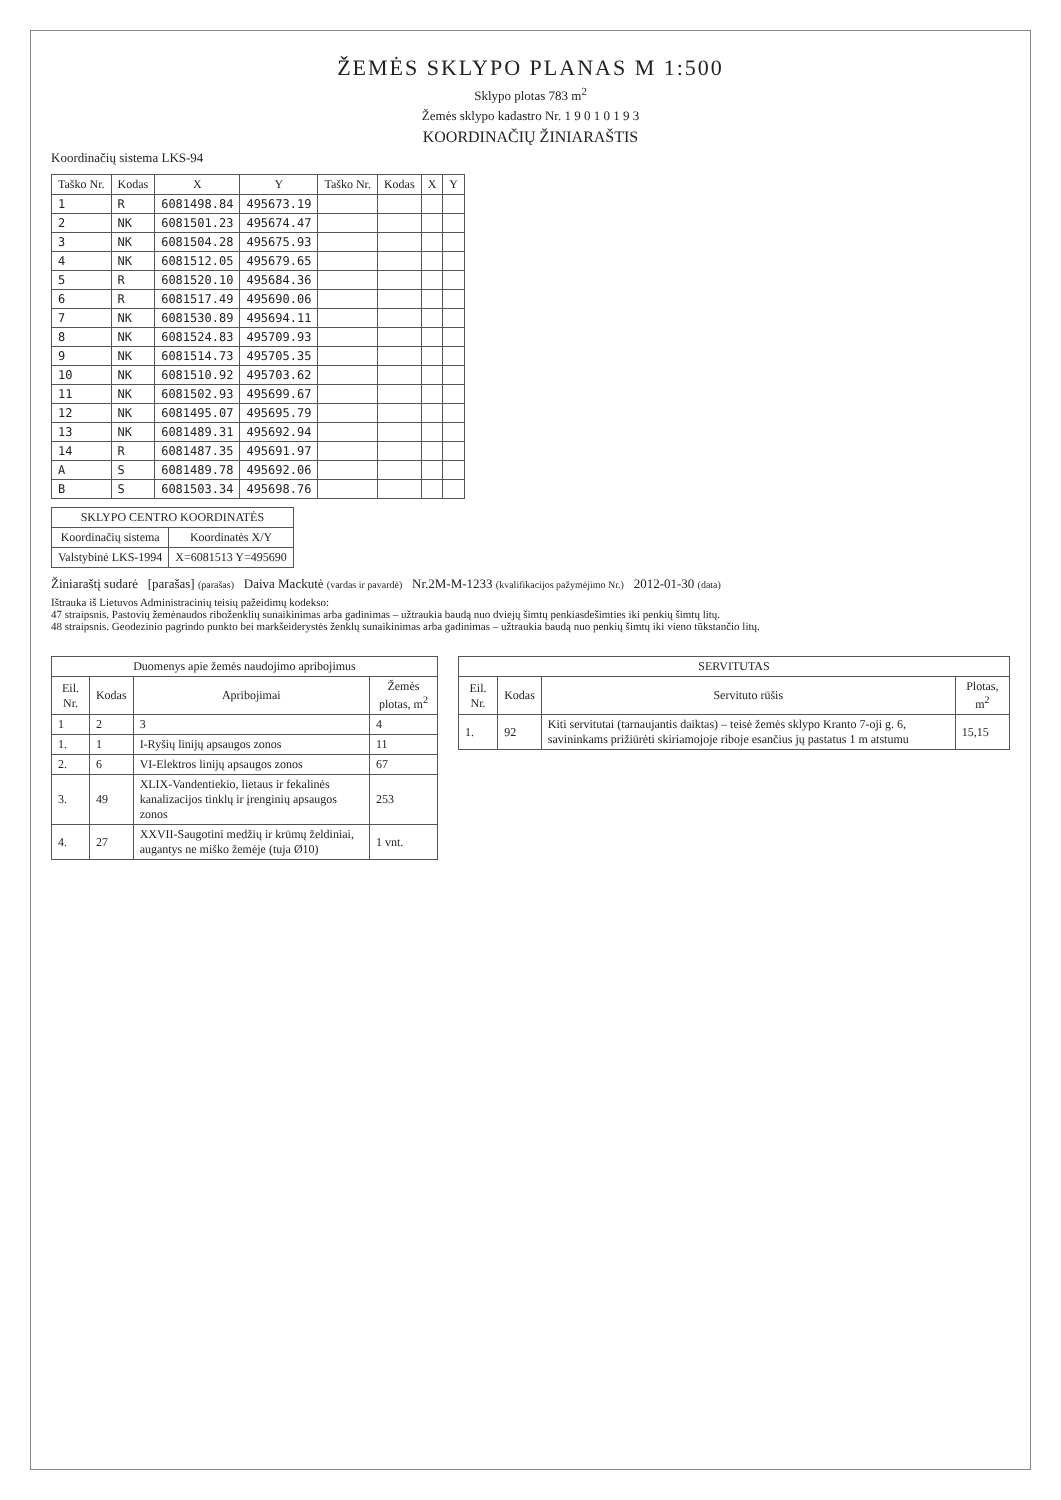ŽEMĖS SKLYPO PLANAS M 1:500
Sklypo plotas 783 m<sup>2</sup>
Žemės sklypo kadastro Nr. 1 9 0 1 0 1 9 3
KOORDINAČIŲ ŽINIARAŠTIS
Koordinačių sistema LKS-94
| Taško Nr. | Kodas | X | Y | Taško Nr. | Kodas | X | Y |
| --- | --- | --- | --- | --- | --- | --- | --- |
| 1 | R | 6081498.84 | 495673.19 | | | | |
| 2 | NK | 6081501.23 | 495674.47 | | | | |
| 3 | NK | 6081504.28 | 495675.93 | | | | |
| 4 | NK | 6081512.05 | 495679.65 | | | | |
| 5 | R | 6081520.10 | 495684.36 | | | | |
| 6 | R | 6081517.49 | 495690.06 | | | | |
| 7 | NK | 6081530.89 | 495694.11 | | | | |
| 8 | NK | 6081524.83 | 495709.93 | | | | |
| 9 | NK | 6081514.73 | 495705.35 | | | | |
| 10 | NK | 6081510.92 | 495703.62 | | | | |
| 11 | NK | 6081502.93 | 495699.67 | | | | |
| 12 | NK | 6081495.07 | 495695.79 | | | | |
| 13 | NK | 6081489.31 | 495692.94 | | | | |
| 14 | R | 6081487.35 | 495691.97 | | | | |
| A | S | 6081489.78 | 495692.06 | | | | |
| B | S | 6081503.34 | 495698.76 | | | | |
| SKLYPO CENTRO KOORDINATĖS | |
| --- | --- |
| Koordinačių sistema | Koordinatės X/Y |
| Valstybinė LKS-1994 | X=6081513 Y=495690 |
Žiniaraštį sudarė [parašas] (parašas) Daiva Mackutė (vardas ir pavardė) Nr.2M-M-1233 (kvalifikacijos pažymėjimo Nr.) 2012-01-30 (data)
Ištrauka iš Lietuvos Administracinių teisių pažeidimų kodekso:
47 straipsnis. Pastovių žemėnaudos riboženklių sunaikinimas arba gadinimas – užtraukia baudą nuo dviejų šimtų penkiasdešimties iki penkių šimtų litų.
48 straipsnis. Geodezinio pagrindo punkto bei markšeiderystės ženklų sunaikinimas arba gadinimas – užtraukia baudą nuo penkių šimtų iki vieno tūkstančio litų.
| Duomenys apie žemės naudojimo apribojimus | | | |
| --- | --- | --- | --- |
| Eil. Nr. | Kodas | Apribojimai | Žemės plotas, m<sup>2</sup> |
| 1 | 2 | 3 | 4 |
| 1. | 1 | I-Ryšių linijų apsaugos zonos | 11 |
| 2. | 6 | VI-Elektros linijų apsaugos zonos | 67 |
| 3. | 49 | XLIX-Vandentiekio, lietaus ir fekalinės kanalizacijos tinklų ir įrenginių apsaugos zonos | 253 |
| 4. | 27 | XXVII-Saugotini medžių ir krūmų želdiniai, augantys ne miško žemėje (tuja Ø10) | 1 vnt. |
| SERVITUTAS | | | |
| --- | --- | --- | --- |
| Eil. Nr. | Kodas | Servituto rūšis | Plotas, m<sup>2</sup> |
| 1. | 92 | Kiti servitutai (tarnaujantis daiktas) – teisė žemės sklypo Kranto 7-oji g. 6, savininkams prižiūrėti skiriamojoje riboje esančius jų pastatus 1 m atstumu | 15,15 |